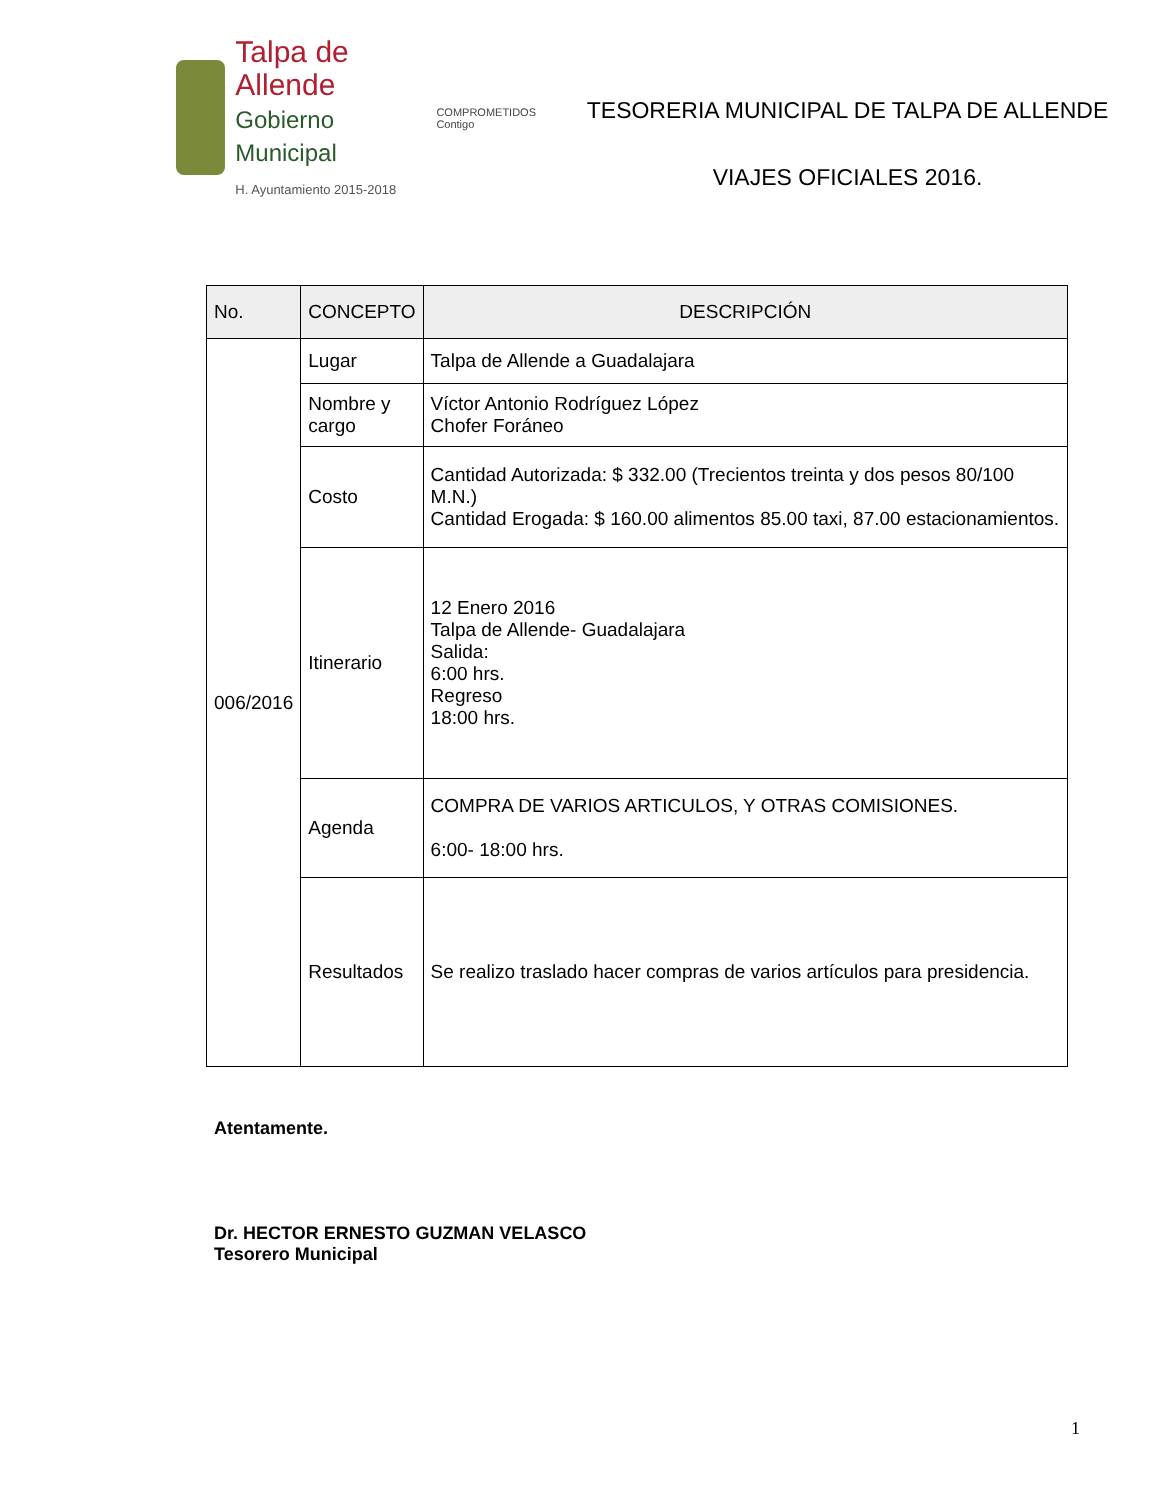Talpa de Allende
Gobierno Municipal
H. Ayuntamiento 2015-2018
COMPROMETIDOS
Contigo
TESORERIA MUNICIPAL DE TALPA DE ALLENDE
VIAJES OFICIALES 2016.
| No. | CONCEPTO | DESCRIPCIÓN |
| --- | --- | --- |
| 006/2016 | Lugar | Talpa de Allende a Guadalajara |
| | Nombre y cargo | Víctor Antonio Rodríguez López Chofer Foráneo |
| | Costo | Cantidad Autorizada: $ 332.00 (Trecientos treinta y dos pesos 80/100 M.N.) Cantidad Erogada: $ 160.00 alimentos 85.00 taxi, 87.00 estacionamientos. |
| | Itinerario | 12 Enero 2016 Talpa de Allende- Guadalajara Salida: 6:00 hrs. Regreso 18:00 hrs. |
| | Agenda | COMPRA DE VARIOS ARTICULOS, Y OTRAS COMISIONES. 6:00- 18:00 hrs. |
| | Resultados | Se realizo traslado hacer compras de varios artículos para presidencia. |
Atentamente.
Dr. HECTOR ERNESTO GUZMAN VELASCO
Tesorero Municipal
1